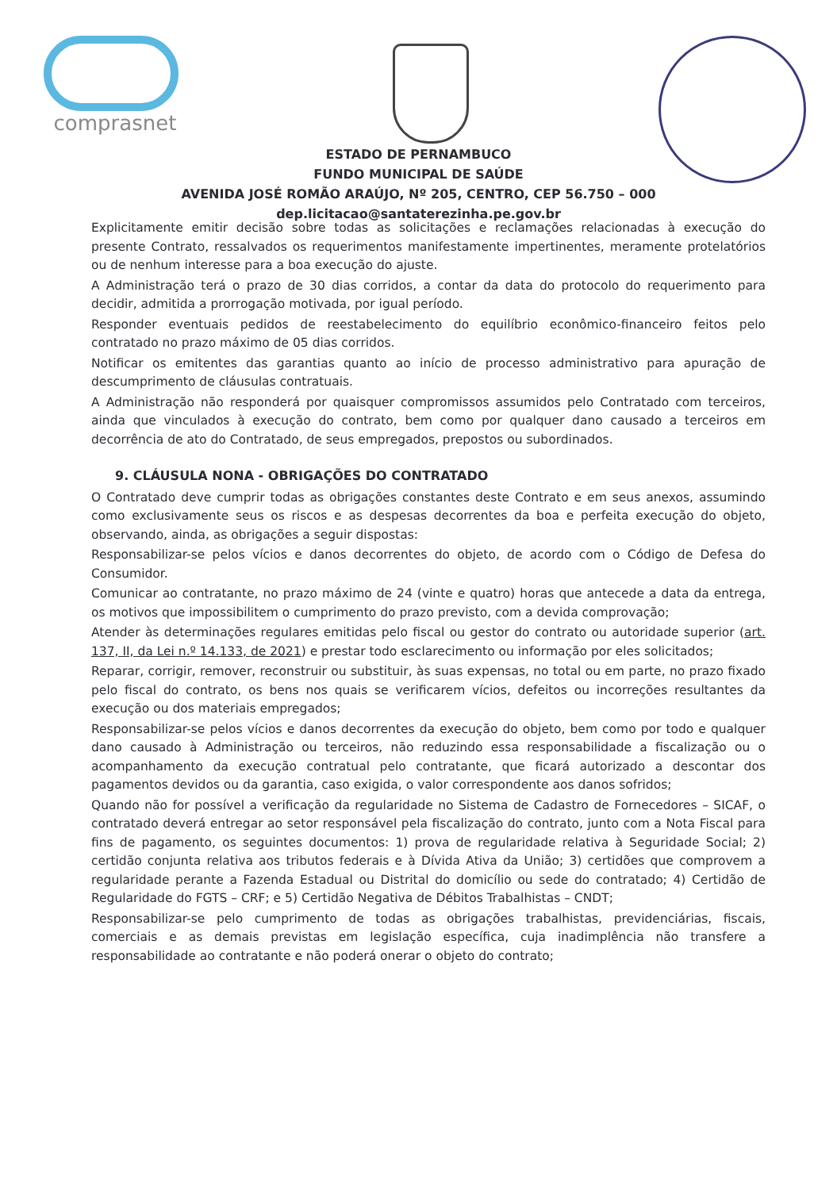comprasnet
ESTADO DE PERNAMBUCO
FUNDO MUNICIPAL DE SAÚDE
AVENIDA JOSÉ ROMÃO ARAÚJO, Nº 205, CENTRO, CEP 56.750 – 000
dep.licitacao@santaterezinha.pe.gov.br
Explicitamente emitir decisão sobre todas as solicitações e reclamações relacionadas à execução do presente Contrato, ressalvados os requerimentos manifestamente impertinentes, meramente protelatórios ou de nenhum interesse para a boa execução do ajuste.
A Administração terá o prazo de 30 dias corridos, a contar da data do protocolo do requerimento para decidir, admitida a prorrogação motivada, por igual período.
Responder eventuais pedidos de reestabelecimento do equilíbrio econômico-financeiro feitos pelo contratado no prazo máximo de 05 dias corridos.
Notificar os emitentes das garantias quanto ao início de processo administrativo para apuração de descumprimento de cláusulas contratuais.
A Administração não responderá por quaisquer compromissos assumidos pelo Contratado com terceiros, ainda que vinculados à execução do contrato, bem como por qualquer dano causado a terceiros em decorrência de ato do Contratado, de seus empregados, prepostos ou subordinados.
9. CLÁUSULA NONA - OBRIGAÇÕES DO CONTRATADO
O Contratado deve cumprir todas as obrigações constantes deste Contrato e em seus anexos, assumindo como exclusivamente seus os riscos e as despesas decorrentes da boa e perfeita execução do objeto, observando, ainda, as obrigações a seguir dispostas:
Responsabilizar-se pelos vícios e danos decorrentes do objeto, de acordo com o Código de Defesa do Consumidor.
Comunicar ao contratante, no prazo máximo de 24 (vinte e quatro) horas que antecede a data da entrega, os motivos que impossibilitem o cumprimento do prazo previsto, com a devida comprovação;
Atender às determinações regulares emitidas pelo fiscal ou gestor do contrato ou autoridade superior (art. 137, II, da Lei n.º 14.133, de 2021) e prestar todo esclarecimento ou informação por eles solicitados;
Reparar, corrigir, remover, reconstruir ou substituir, às suas expensas, no total ou em parte, no prazo fixado pelo fiscal do contrato, os bens nos quais se verificarem vícios, defeitos ou incorreções resultantes da execução ou dos materiais empregados;
Responsabilizar-se pelos vícios e danos decorrentes da execução do objeto, bem como por todo e qualquer dano causado à Administração ou terceiros, não reduzindo essa responsabilidade a fiscalização ou o acompanhamento da execução contratual pelo contratante, que ficará autorizado a descontar dos pagamentos devidos ou da garantia, caso exigida, o valor correspondente aos danos sofridos;
Quando não for possível a verificação da regularidade no Sistema de Cadastro de Fornecedores – SICAF, o contratado deverá entregar ao setor responsável pela fiscalização do contrato, junto com a Nota Fiscal para fins de pagamento, os seguintes documentos: 1) prova de regularidade relativa à Seguridade Social; 2) certidão conjunta relativa aos tributos federais e à Dívida Ativa da União; 3) certidões que comprovem a regularidade perante a Fazenda Estadual ou Distrital do domicílio ou sede do contratado; 4) Certidão de Regularidade do FGTS – CRF; e 5) Certidão Negativa de Débitos Trabalhistas – CNDT;
Responsabilizar-se pelo cumprimento de todas as obrigações trabalhistas, previdenciárias, fiscais, comerciais e as demais previstas em legislação específica, cuja inadimplência não transfere a responsabilidade ao contratante e não poderá onerar o objeto do contrato;